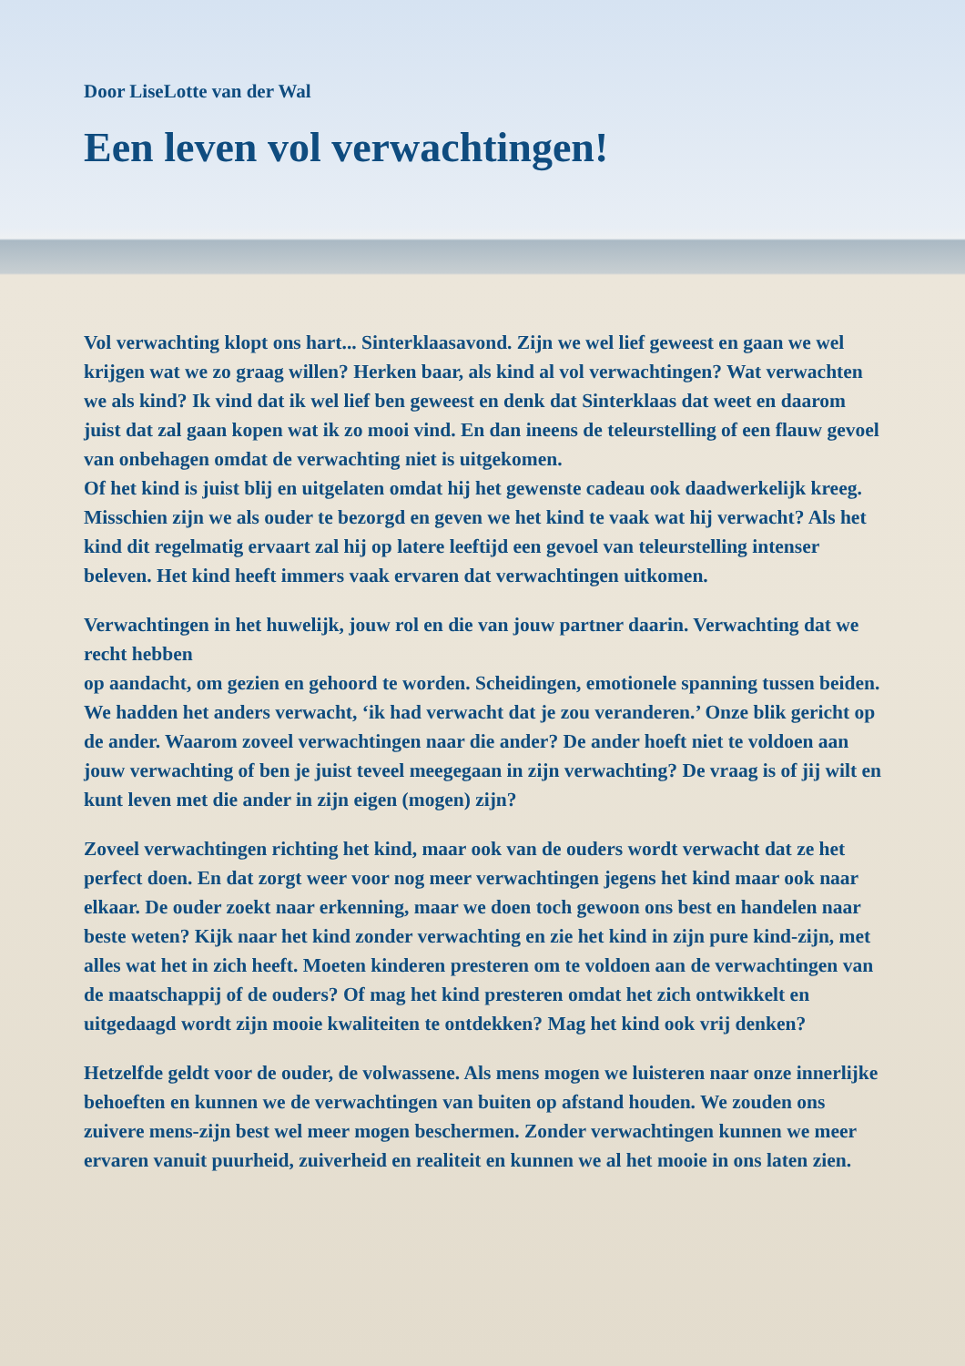Door LiseLotte van der Wal
Een leven vol verwachtingen!
Vol verwachting klopt ons hart... Sinterklaasavond. Zijn we wel lief geweest en gaan we wel krijgen wat we zo graag willen? Herken baar, als kind al vol verwachtingen? Wat verwachten we als kind? Ik vind dat ik wel lief ben geweest en denk dat Sinterklaas dat weet en daarom juist dat zal gaan kopen wat ik zo mooi vind. En dan ineens de teleurstelling of een flauw gevoel van onbehagen omdat de verwachting niet is uitgekomen.
Of het kind is juist blij en uitgelaten omdat hij het gewenste cadeau ook daadwerkelijk kreeg. Misschien zijn we als ouder te bezorgd en geven we het kind te vaak wat hij verwacht? Als het kind dit regelmatig ervaart zal hij op latere leeftijd een gevoel van teleurstelling intenser beleven. Het kind heeft immers vaak ervaren dat verwachtingen uitkomen.
Verwachtingen in het huwelijk, jouw rol en die van jouw partner daarin. Verwachting dat we recht hebben
op aandacht, om gezien en gehoord te worden. Scheidingen, emotionele spanning tussen beiden. We hadden het anders verwacht, ‘ik had verwacht dat je zou veranderen.’ Onze blik gericht op de ander. Waarom zoveel verwachtingen naar die ander? De ander hoeft niet te voldoen aan jouw verwachting of ben je juist teveel meegegaan in zijn verwachting? De vraag is of jij wilt en kunt leven met die ander in zijn eigen (mogen) zijn?
Zoveel verwachtingen richting het kind, maar ook van de ouders wordt verwacht dat ze het perfect doen. En dat zorgt weer voor nog meer verwachtingen jegens het kind maar ook naar elkaar. De ouder zoekt naar erkenning, maar we doen toch gewoon ons best en handelen naar beste weten? Kijk naar het kind zonder verwachting en zie het kind in zijn pure kind-zijn, met alles wat het in zich heeft. Moeten kinderen presteren om te voldoen aan de verwachtingen van de maatschappij of de ouders? Of mag het kind presteren omdat het zich ontwikkelt en uitgedaagd wordt zijn mooie kwaliteiten te ontdekken? Mag het kind ook vrij denken?
Hetzelfde geldt voor de ouder, de volwassene. Als mens mogen we luisteren naar onze innerlijke behoeften en kunnen we de verwachtingen van buiten op afstand houden. We zouden ons zuivere mens-zijn best wel meer mogen beschermen. Zonder verwachtingen kunnen we meer ervaren vanuit puurheid, zuiverheid en realiteit en kunnen we al het mooie in ons laten zien.